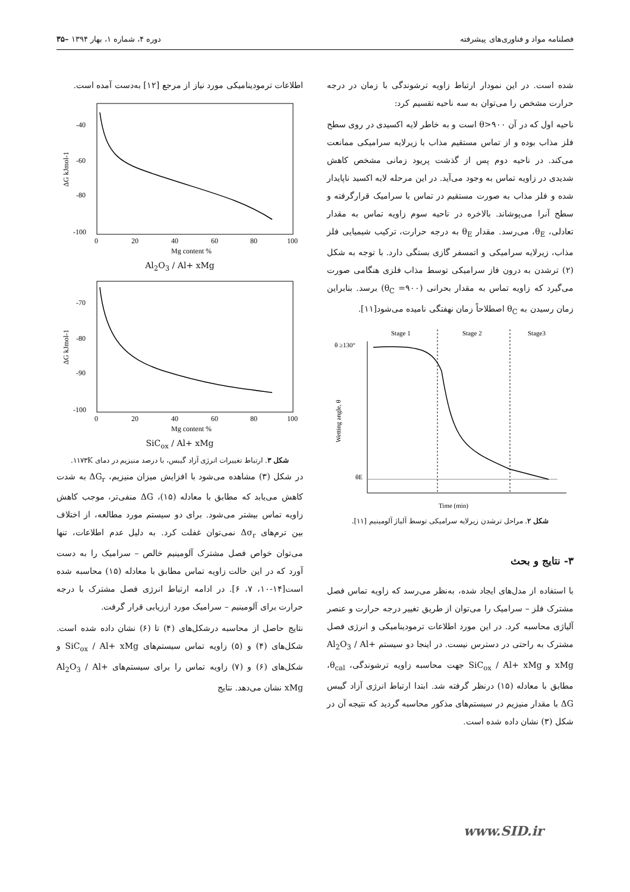فصلنامه مواد و فناوری‌های پیشرفته دوره ۴، شماره ۱، بهار ۱۳۹۴ –۳۵
شده است. در این نمودار ارتباط زاویه ترشوندگی با زمان در درجه حرارت مشخص را می‌توان به سه ناحیه تقسیم کرد:
ناحیه اول که در آن θ>۹۰۰ است و به خاطر لایه اکسیدی در روی سطح فلز مذاب بوده و از تماس مستقیم مذاب با زیرلایه سرامیکی ممانعت می‌کند. در ناحیه دوم پس از گذشت پریود زمانی مشخص کاهش شدیدی در زاویه تماس به وجود می‌آید. در این مرحله لایه اکسید ناپایدار شده و فلز مذاب به صورت مستقیم در تماس با سرامیک قرارگرفته و سطح آنرا می‌پوشاند. بالاخره در ناحیه سوم زاویه تماس به مقدار تعادلی، θ<sub>E</sub>، می‌رسد. مقدار θ<sub>E</sub> به درجه حرارت، ترکیب شیمیایی فلز مذاب، زیرلایه سرامیکی و اتمسفر گازی بستگی دارد. با توجه به شکل (۲) ترشدن به درون فاز سرامیکی توسط مذاب فلزی هنگامی صورت می‌گیرد که زاویه تماس به مقدار بحرانی (θ<sub>C</sub> =۹۰۰) برسد. بنابراین زمان رسیدن به θ<sub>C</sub> اصطلاحاً زمان نهفتگی نامیده می‌شود[۱۱].
Stage 1
Stage 2
Stage3
θ ≥130°
θE
Time (min)
Wetting angle, θ
شکل ۲. مراحل ترشدن زیرلایه سرامیکی توسط آلیاژ آلومینیم [۱۱].
۳- نتایج و بحث
با استفاده از مدل‌های ایجاد شده، به‌نظر می‌رسد که زاویه تماس فصل مشترک فلز – سرامیک را می‌توان از طریق تغییر درجه حرارت و عنصر آلیاژی محاسبه کرد. در این مورد اطلاعات ترمودینامیکی و انرژی فصل مشترک به راحتی در دسترس نیست. در اینجا دو سیستم Al<sub>2</sub>O<sub>3</sub> / Al+ xMg و SiC<sub>ox</sub> / Al+ xMg جهت محاسبه زاویه ترشوندگی، θ<sub>cal</sub>، مطابق با معادله (۱۵) درنظر گرفته شد. ابتدا ارتباط انرژی آزاد گیبس ΔG با مقدار منیزیم در سیستم‌های مذکور محاسبه گردید که نتیجه آن در شکل (۳) نشان داده شده است.
اطلاعات ترمودینامیکی مورد نیاز از مرجع [۱۲] به‌دست آمده است.
-40
-60
-80
-100
0
20
40
60
80
100
Mg content %
ΔG kJmol-1
Al<sub>2</sub>O<sub>3</sub> / Al+ xMg
-70
-80
-90
-100
0
20
40
60
80
100
Mg content %
ΔG kJmol-1
SiC<sub>ox</sub> / Al+ xMg
شکل ۳. ارتباط تغییرات انرژی آزاد گیبس، با درصد منیزیم در دمای ۱۱۷۳K.
در شکل (۳) مشاهده می‌شود با افزایش میزان منیزیم، ΔG<sub>r</sub> به شدت کاهش می‌یابد که مطابق با معادله (۱۵)، ΔG منفی‌تر، موجب کاهش زاویه تماس بیشتر می‌شود. برای دو سیستم مورد مطالعه، از اختلاف بین ترم‌های Δσ<sub>r</sub> نمی‌توان غفلت کرد. به دلیل عدم اطلاعات، تنها می‌توان خواص فصل مشترک آلومینیم خالص – سرامیک را به دست آورد که در این حالت زاویه تماس مطابق با معادله (۱۵) محاسبه شده است[۱۴-۱۰، ۷، ۶]. در ادامه ارتباط انرژی فصل مشترک با درجه حرارت برای آلومینیم – سرامیک مورد ارزیابی قرار گرفت.
نتایج حاصل از محاسبه درشکل‌های (۴) تا (۶) نشان داده شده است. شکل‌های (۴) و (۵) زاویه تماس سیستم‌های SiC<sub>ox</sub> / Al+ xMg و شکل‌های (۶) و (۷) زاویه تماس را برای سیستم‌های Al<sub>2</sub>O<sub>3</sub> / Al+ xMg نشان می‌دهد. نتایج
www.SID.ir